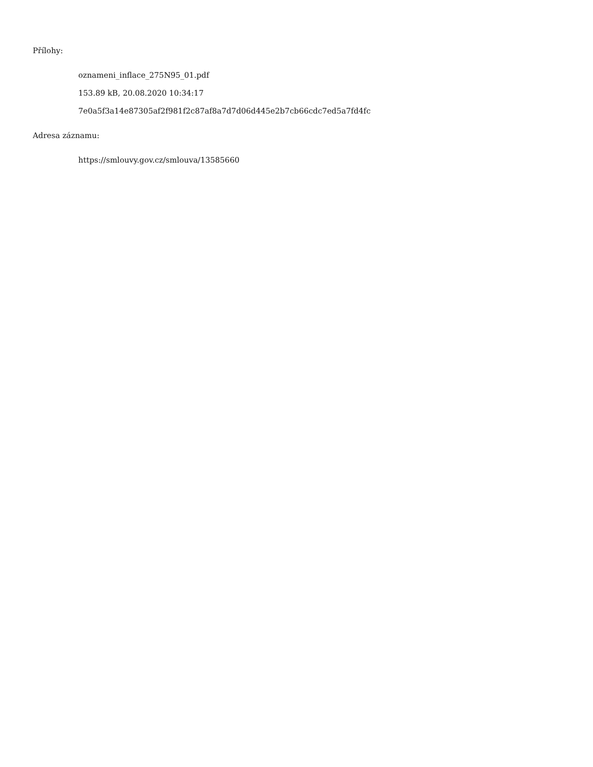Přílohy:
oznameni_inflace_275N95_01.pdf
153.89 kB, 20.08.2020 10:34:17
7e0a5f3a14e87305af2f981f2c87af8a7d7d06d445e2b7cb66cdc7ed5a7fd4fc
Adresa záznamu:
https://smlouvy.gov.cz/smlouva/13585660